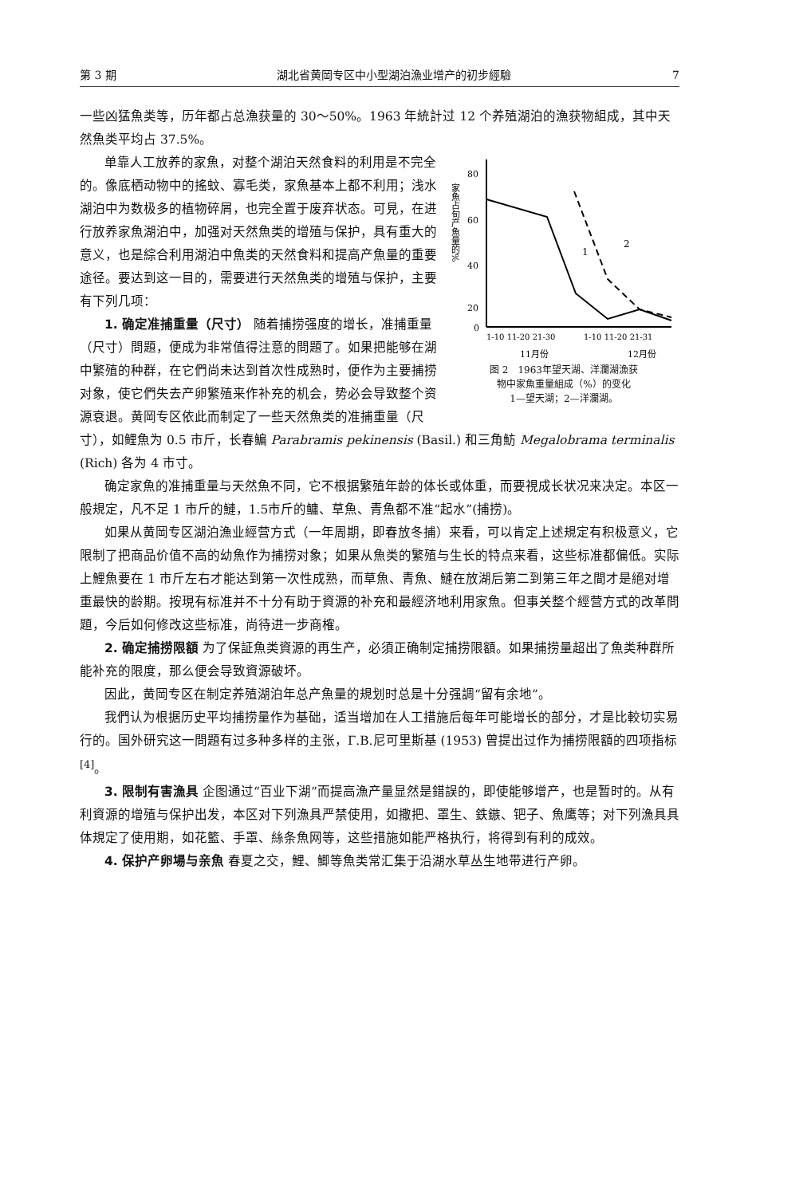第 3 期 湖北省黄岡专区中小型湖泊漁业增产的初步經驗 7
一些凶猛魚类等，历年都占总漁获量的 30～50%。1963 年統計过 12 个养殖湖泊的漁获物組成，其中天然魚类平均占 37.5%。
家魚占旬产魚量的%
80
60
40
20
0
1
2
1-10 11-20 21-30
1-10 11-20 21-31
11月份
12月份
图 2　1963年望天湖、洋瀾湖漁获
物中家魚重量組成（%）的变化
1—望天湖；2—洋瀾湖。
单靠人工放养的家魚，对整个湖泊天然食料的利用是不完全的。像底栖动物中的搖蚊、寡毛类，家魚基本上都不利用；浅水湖泊中为数极多的植物碎屑，也完全置于废弃状态。可見，在进行放养家魚湖泊中，加强对天然魚类的增殖与保护，具有重大的意义，也是綜合利用湖泊中魚类的天然食料和提高产魚量的重要途径。要达到这一目的，需要进行天然魚类的增殖与保护，主要有下列几项：
1. 确定准捕重量（尺寸） 随着捕捞强度的增长，准捕重量（尺寸）問題，便成为非常值得注意的問題了。如果把能够在湖中繁殖的种群，在它們尚未达到首次性成熟时，便作为主要捕捞对象，使它們失去产卵繁殖来作补充的机会，势必会导致整个资源衰退。黄岡专区依此而制定了一些天然魚类的准捕重量（尺寸），如鲤魚为 0.5 市斤，长春鳊 Parabramis pekinensis (Basil.) 和三角魴 Megalobrama terminalis (Rich) 各为 4 市寸。
确定家魚的准捕重量与天然魚不同，它不根据繁殖年龄的体长或体重，而要視成长状况来决定。本区一般規定，凡不足 1 市斤的鰱，1.5市斤的鳙、草魚、青魚都不准“起水”(捕捞)。
如果从黄岡专区湖泊漁业經营方式（一年周期，即春放冬捕）来看，可以肯定上述規定有积极意义，它限制了把商品价值不高的幼魚作为捕捞对象；如果从魚类的繁殖与生长的特点来看，这些标准都偏低。实际上鯉魚要在 1 市斤左右才能达到第一次性成熟，而草魚、青魚、鰱在放湖后第二到第三年之間才是絕对增重最快的龄期。按現有标准并不十分有助于資源的补充和最經济地利用家魚。但事关整个經营方式的改革問題，今后如何修改这些标准，尚待进一步商榷。
2. 确定捕捞限額 为了保証魚类資源的再生产，必須正确制定捕捞限額。如果捕捞量超出了魚类种群所能补充的限度，那么便会导致資源破坏。
因此，黄岡专区在制定养殖湖泊年总产魚量的規划时总是十分强調“留有余地”。
我們认为根据历史平均捕捞量作为基础，适当增加在人工措施后每年可能增长的部分，才是比較切实易行的。国外研究这一問題有过多种多样的主张，Г.В.尼可里斯基 (1953) 曾提出过作为捕捞限額的四项指标<sup>[4]</sup>。
3. 限制有害漁具 企图通过“百业下湖”而提高漁产量显然是錯誤的，即使能够增产，也是暂时的。从有利資源的增殖与保护出发，本区对下列漁具严禁使用，如撒把、罩生、鉄鏃、钯子、魚鹰等；对下列漁具具体規定了使用期，如花籃、手罩、絲条魚网等，这些措施如能严格执行，将得到有利的成效。
4. 保护产卵場与亲魚 春夏之交，鯉、鯽等魚类常汇集于沿湖水草丛生地带进行产卵。